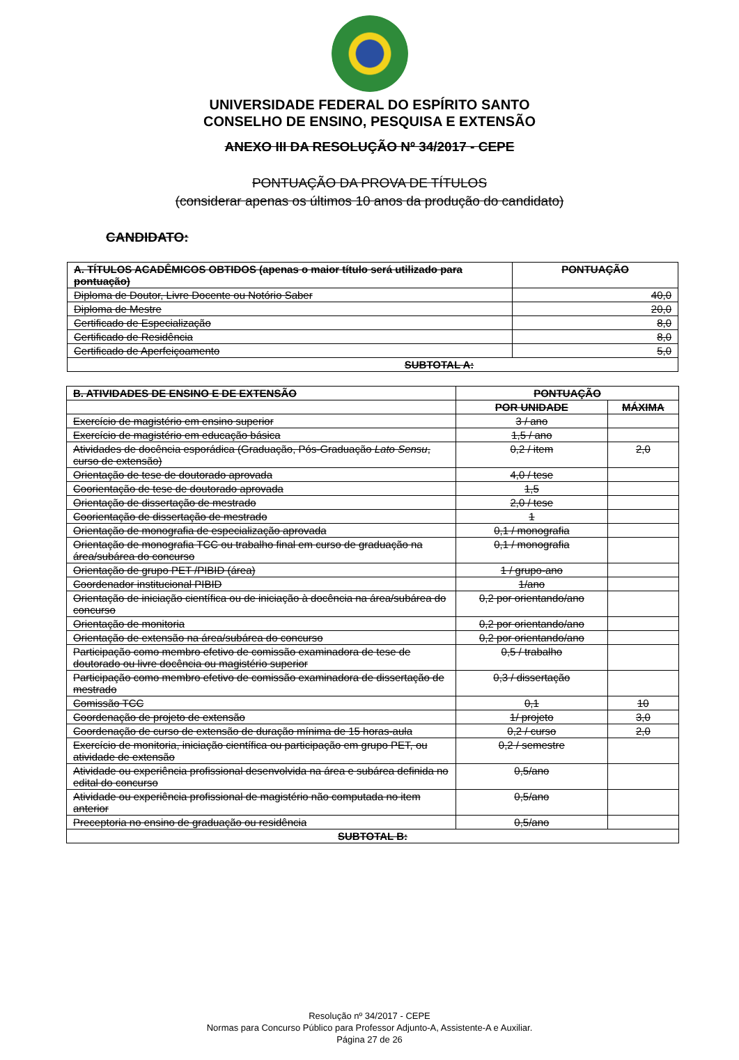UNIVERSIDADE FEDERAL DO ESPÍRITO SANTO
CONSELHO DE ENSINO, PESQUISA E EXTENSÃO
ANEXO III DA RESOLUÇÃO Nº 34/2017 - CEPE
PONTUAÇÃO DA PROVA DE TÍTULOS
(considerar apenas os últimos 10 anos da produção do candidato)
CANDIDATO:
| A. TÍTULOS ACADÊMICOS OBTIDOS (apenas o maior título será utilizado para pontuação) | PONTUAÇÃO |
| --- | --- |
| Diploma de Doutor, Livre Docente ou Notório Saber | 40,0 |
| Diploma de Mestre | 20,0 |
| Certificado de Especialização | 8,0 |
| Certificado de Residência | 8,0 |
| Certificado de Aperfeiçoamento | 5,0 |
| SUBTOTAL A: | |
| B. ATIVIDADES DE ENSINO E DE EXTENSÃO | PONTUAÇÃO | |
| --- | --- | --- |
| | POR UNIDADE | MÁXIMA |
| Exercício de magistério em ensino superior | 3 / ano | |
| Exercício de magistério em educação básica | 1,5 / ano | |
| Atividades de docência esporádica (Graduação, Pós-Graduação Lato Sensu , curso de extensão) | 0,2 / item | 2,0 |
| Orientação de tese de doutorado aprovada | 4,0 / tese | |
| Coorientação de tese de doutorado aprovada | 1,5 | |
| Orientação de dissertação de mestrado | 2,0 / tese | |
| Coorientação de dissertação de mestrado | 1 | |
| Orientação de monografia de especialização aprovada | 0,1 / monografia | |
| Orientação de monografia TCC ou trabalho final em curso de graduação na área/subárea do concurso | 0,1 / monografia | |
| Orientação de grupo PET /PIBID (área) | 1 / grupo-ano | |
| Coordenador institucional PIBID | 1/ano | |
| Orientação de iniciação científica ou de iniciação à docência na área/subárea do concurso | 0,2 por orientando/ano | |
| Orientação de monitoria | 0,2 por orientando/ano | |
| Orientação de extensão na área/subárea do concurso | 0,2 por orientando/ano | |
| Participação como membro efetivo de comissão examinadora de tese de doutorado ou livre docência ou magistério superior | 0,5 / trabalho | |
| Participação como membro efetivo de comissão examinadora de dissertação de mestrado | 0,3 / dissertação | |
| Comissão TCC | 0,1 | 10 |
| Coordenação de projeto de extensão | 1/ projeto | 3,0 |
| Coordenação de curso de extensão de duração mínima de 15 horas-aula | 0,2 / curso | 2,0 |
| Exercício de monitoria, iniciação científica ou participação em grupo PET, ou atividade de extensão | 0,2 / semestre | |
| Atividade ou experiência profissional desenvolvida na área e subárea definida no edital do concurso | 0,5/ano | |
| Atividade ou experiência profissional de magistério não computada no item anterior | 0,5/ano | |
| Preceptoria no ensino de graduação ou residência | 0,5/ano | |
| SUBTOTAL B: | | |
Resolução nº 34/2017 - CEPE
Normas para Concurso Público para Professor Adjunto-A, Assistente-A e Auxiliar.
Página 27 de 26